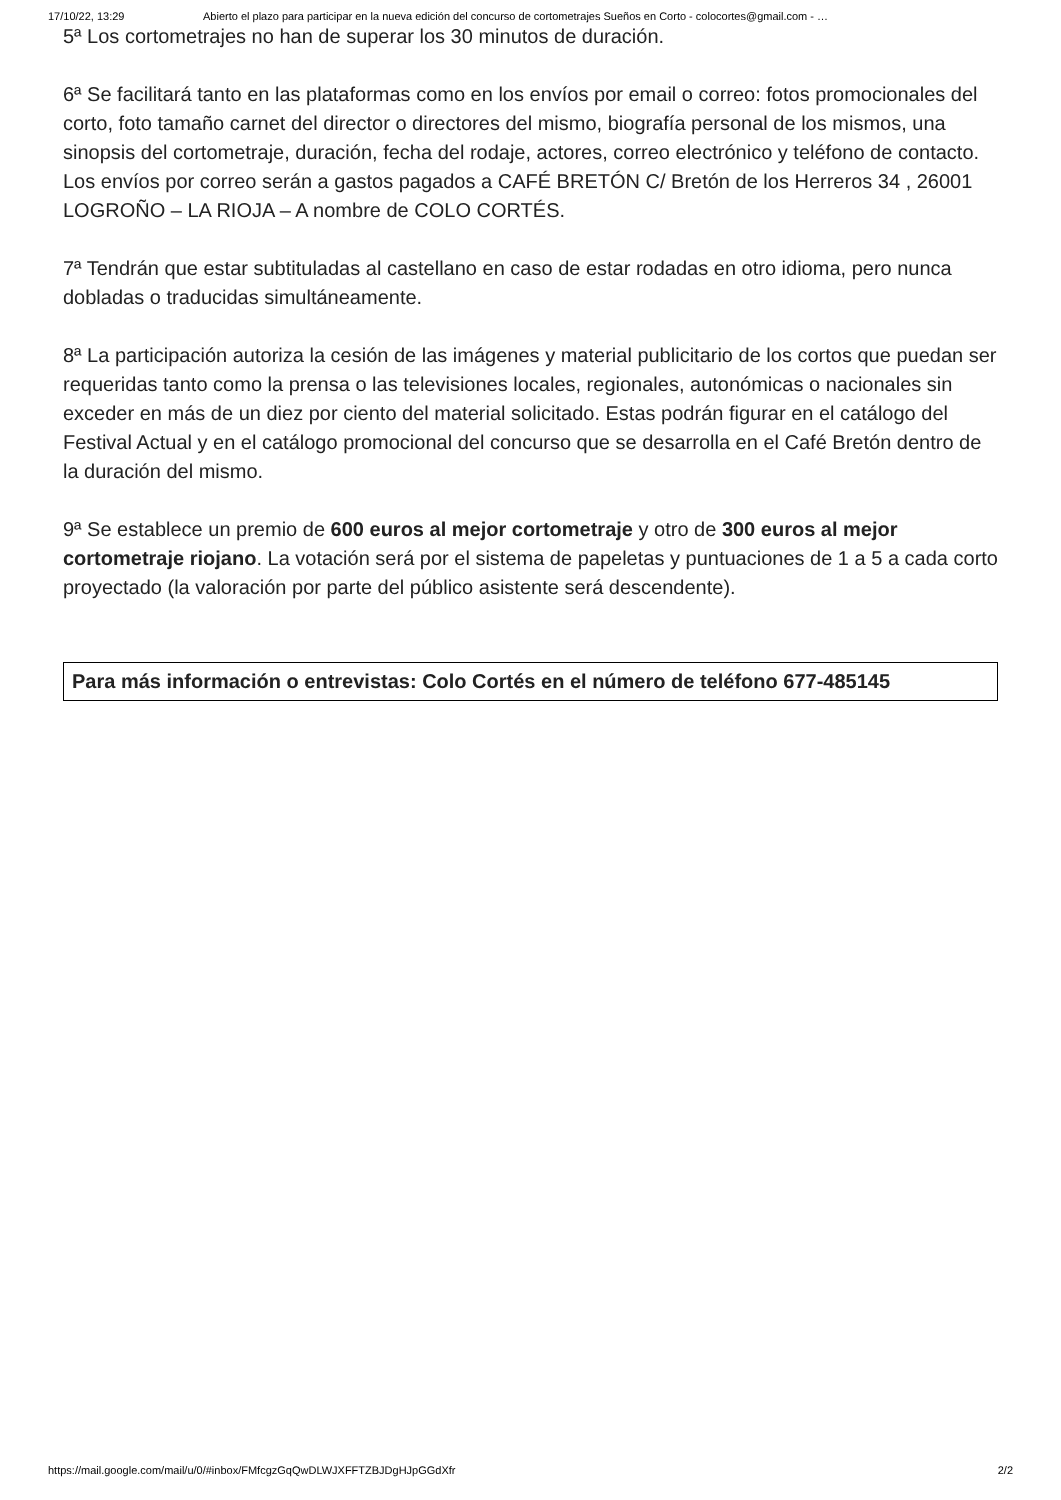17/10/22, 13:29 Abierto el plazo para participar en la nueva edición del concurso de cortometrajes Sueños en Corto - colocortes@gmail.com - …
5ª Los cortometrajes no han de superar los 30 minutos de duración.
6ª Se facilitará tanto en las plataformas como en los envíos por email o correo: fotos promocionales del corto, foto tamaño carnet del director o directores del mismo, biografía personal de los mismos, una sinopsis del cortometraje, duración, fecha del rodaje, actores, correo electrónico y teléfono de contacto. Los envíos por correo serán a gastos pagados a CAFÉ BRETÓN C/ Bretón de los Herreros 34 , 26001 LOGROÑO – LA RIOJA – A nombre de COLO CORTÉS.
7ª Tendrán que estar subtituladas al castellano en caso de estar rodadas en otro idioma, pero nunca dobladas o traducidas simultáneamente.
8ª La participación autoriza la cesión de las imágenes y material publicitario de los cortos que puedan ser requeridas tanto como la prensa o las televisiones locales, regionales, autonómicas o nacionales sin exceder en más de un diez por ciento del material solicitado. Estas podrán figurar en el catálogo del Festival Actual y en el catálogo promocional del concurso que se desarrolla en el Café Bretón dentro de la duración del mismo.
9ª Se establece un premio de 600 euros al mejor cortometraje y otro de 300 euros al mejor cortometraje riojano. La votación será por el sistema de papeletas y puntuaciones de 1 a 5 a cada corto proyectado (la valoración por parte del público asistente será descendente).
Para más información o entrevistas: Colo Cortés en el número de teléfono 677-485145
https://mail.google.com/mail/u/0/#inbox/FMfcgzGqQwDLWJXFFTZBJDgHJpGGdXfr 2/2